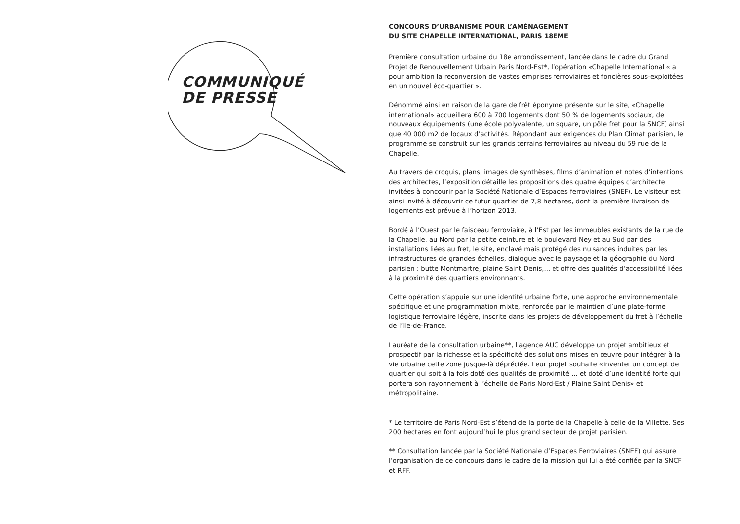COMMUNIQUÉ
DE PRESSE
CONCOURS D’URBANISME POUR L’AMÉNAGEMENT
DU SITE CHAPELLE INTERNATIONAL, PARIS 18EME
Première consultation urbaine du 18e arrondissement, lancée dans le cadre du Grand Projet de Renouvellement Urbain Paris Nord-Est*, l’opération «Chapelle International « a pour ambition la reconversion de vastes emprises ferroviaires et foncières sous-exploitées en un nouvel éco-quartier ».
Dénommé ainsi en raison de la gare de frêt éponyme présente sur le site, «Chapelle international» accueillera 600 à 700 logements dont 50 % de logements sociaux, de nouveaux équipements (une école polyvalente, un square, un pôle fret pour la SNCF) ainsi que 40 000 m2 de locaux d’activités. Répondant aux exigences du Plan Climat parisien, le programme se construit sur les grands terrains ferroviaires au niveau du 59 rue de la Chapelle.
Au travers de croquis, plans, images de synthèses, films d’animation et notes d’intentions des architectes, l’exposition détaille les propositions des quatre équipes d’architecte invitées à concourir par la Société Nationale d’Espaces ferroviaires (SNEF). Le visiteur est ainsi invité à découvrir ce futur quartier de 7,8 hectares, dont la première livraison de logements est prévue à l’horizon 2013.
Bordé à l’Ouest par le faisceau ferroviaire, à l’Est par les immeubles existants de la rue de la Chapelle, au Nord par la petite ceinture et le boulevard Ney et au Sud par des installations liées au fret, le site, enclavé mais protégé des nuisances induites par les infrastructures de grandes échelles, dialogue avec le paysage et la géographie du Nord parisien : butte Montmartre, plaine Saint Denis,... et offre des qualités d’accessibilité liées à la proximité des quartiers environnants.
Cette opération s’appuie sur une identité urbaine forte, une approche environnementale spécifique et une programmation mixte, renforcée par le maintien d’une plate-forme logistique ferroviaire légère, inscrite dans les projets de développement du fret à l’échelle de l’Ile-de-France.
Lauréate de la consultation urbaine**, l’agence AUC développe un projet ambitieux et prospectif par la richesse et la spécificité des solutions mises en œuvre pour intégrer à la vie urbaine cette zone jusque-là dépréciée. Leur projet souhaite «inventer un concept de quartier qui soit à la fois doté des qualités de proximité ... et doté d’une identité forte qui portera son rayonnement à l’échelle de Paris Nord-Est / Plaine Saint Denis» et métropolitaine.
* Le territoire de Paris Nord-Est s’étend de la porte de la Chapelle à celle de la Villette. Ses 200 hectares en font aujourd’hui le plus grand secteur de projet parisien.
** Consultation lancée par la Société Nationale d’Espaces Ferroviaires (SNEF) qui assure l’organisation de ce concours dans le cadre de la mission qui lui a été confiée par la SNCF et RFF.